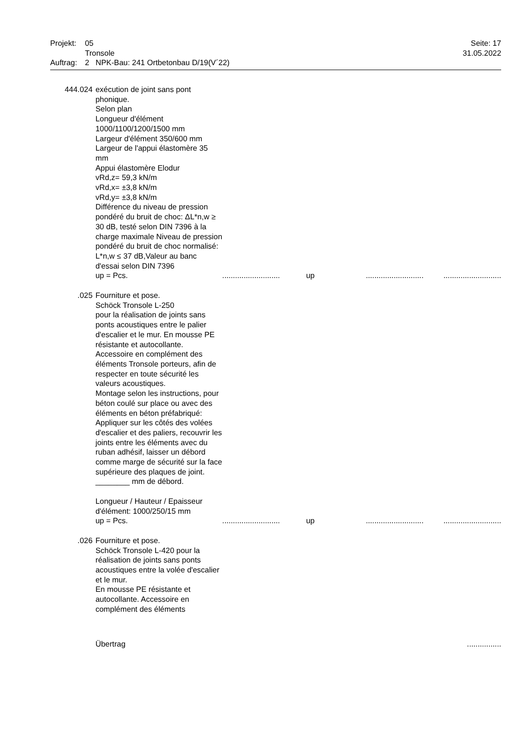| Projekt: | 05 Tronsole | Seite: 17 31.05.2022 |
| Auftrag: | 2 NPK-Bau: 241 Ortbetonbau D/19(V´22) | |
| 444.024 | exécution de joint sans pont phonique. Selon plan Longueur d'élément 1000/1100/1200/1500 mm Largeur d'élément 350/600 mm Largeur de l'appui élastomère 35 mm Appui élastomère Elodur vRd,z= 59,3 kN/m vRd,x= ±3,8 kN/m vRd,y= ±3,8 kN/m Différence du niveau de pression pondéré du bruit de choc: ΔL*n,w ≥ 30 dB, testé selon DIN 7396 à la charge maximale Niveau de pression pondéré du bruit de choc normalisé: L*n,w ≤ 37 dB,Valeur au banc d'essai selon DIN 7396 up = Pcs. | ........................... | up | ........................... | ........................... |
| .025 | Fourniture et pose. Schöck Tronsole L-250 pour la réalisation de joints sans ponts acoustiques entre le palier d'escalier et le mur. En mousse PE résistante et autocollante. Accessoire en complément des éléments Tronsole porteurs, afin de respecter en toute sécurité les valeurs acoustiques. Montage selon les instructions, pour béton coulé sur place ou avec des éléments en béton préfabriqué: Appliquer sur les côtés des volées d'escalier et des paliers, recouvrir les joints entre les éléments avec du ruban adhésif, laisser un débord comme marge de sécurité sur la face supérieure des plaques de joint. ________ mm de débord. Longueur / Hauteur / Epaisseur d'élément: 1000/250/15 mm up = Pcs. | ........................... | up | ........................... | ........................... |
| .026 | Fourniture et pose. Schöck Tronsole L-420 pour la réalisation de joints sans ponts acoustiques entre la volée d'escalier et le mur. En mousse PE résistante et autocollante. Accessoire en complément des éléments | | | | |
| | Übertrag | | | | ................ |